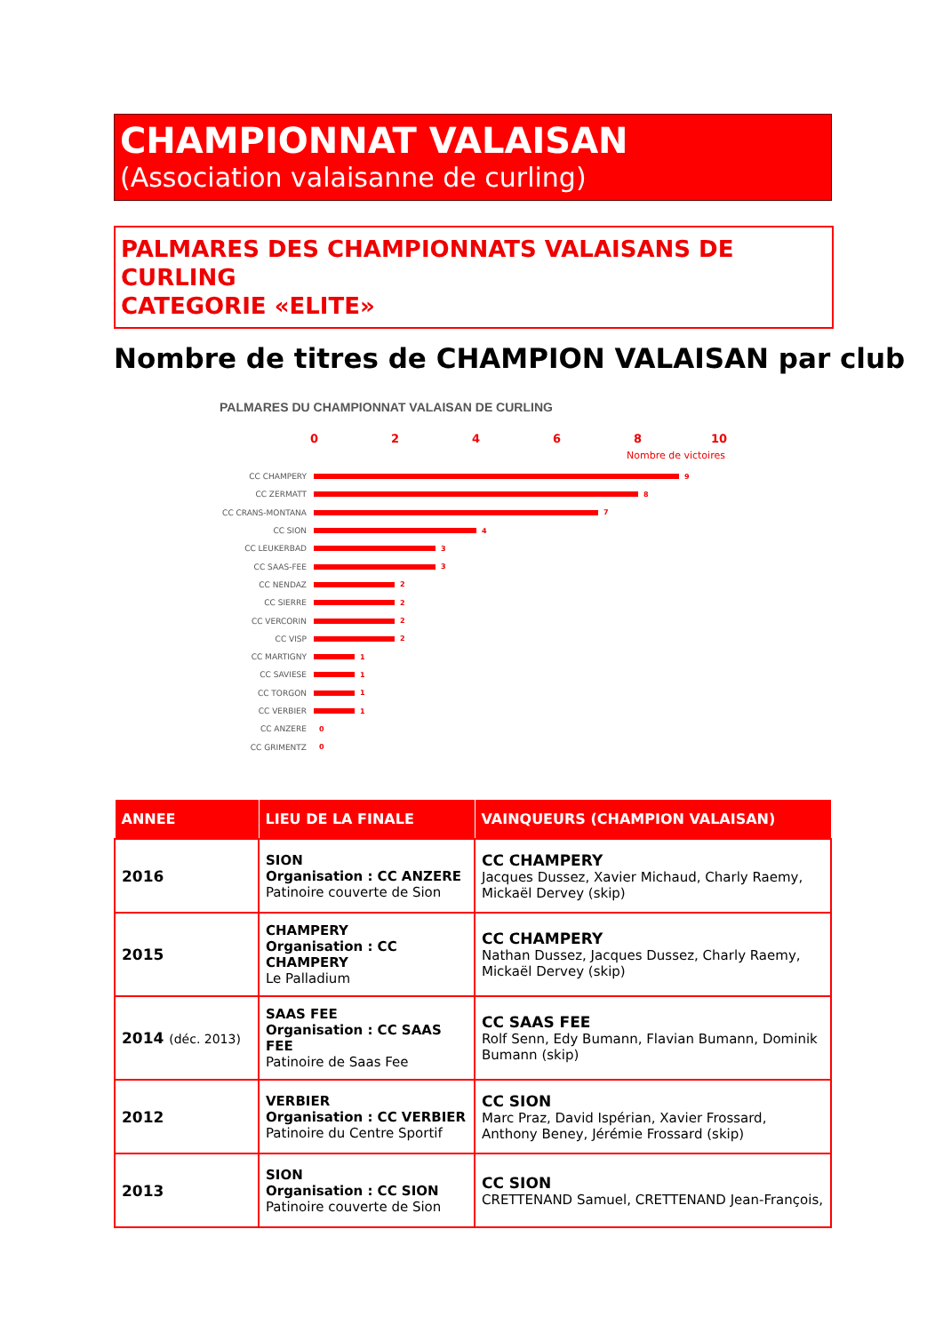CHAMPIONNAT VALAISAN
(Association valaisanne de curling)
PALMARES DES CHAMPIONNATS VALAISANS DE CURLING
CATEGORIE «ELITE»
Nombre de titres de CHAMPION VALAISAN par club
PALMARES DU CHAMPIONNAT VALAISAN DE CURLING
0 2 4 6 8 10
Nombre de victoires
CC CHAMPERY 9
CC ZERMATT 8
CC CRANS-MONTANA 7
CC SION 4
CC LEUKERBAD 3
CC SAAS-FEE 3
CC NENDAZ 2
CC SIERRE 2
CC VERCORIN 2
CC VISP 2
CC MARTIGNY 1
CC SAVIESE 1
CC TORGON 1
CC VERBIER 1
CC ANZERE 0
CC GRIMENTZ 0
| ANNEE | LIEU DE LA FINALE | VAINQUEURS (CHAMPION VALAISAN) |
| --- | --- | --- |
| 2016 | SION Organisation : CC ANZERE Patinoire couverte de Sion | CC CHAMPERY Jacques Dussez, Xavier Michaud, Charly Raemy, Mickaël Dervey (skip) |
| 2015 | CHAMPERY Organisation : CC CHAMPERY Le Palladium | CC CHAMPERY Nathan Dussez, Jacques Dussez, Charly Raemy, Mickaël Dervey (skip) |
| 2014 (déc. 2013) | SAAS FEE Organisation : CC SAAS FEE Patinoire de Saas Fee | CC SAAS FEE Rolf Senn, Edy Bumann, Flavian Bumann, Dominik Bumann (skip) |
| 2012 | VERBIER Organisation : CC VERBIER Patinoire du Centre Sportif | CC SION Marc Praz, David Ispérian, Xavier Frossard, Anthony Beney, Jérémie Frossard (skip) |
| 2013 | SION Organisation : CC SION Patinoire couverte de Sion | CC SION CRETTENAND Samuel, CRETTENAND Jean-François, |